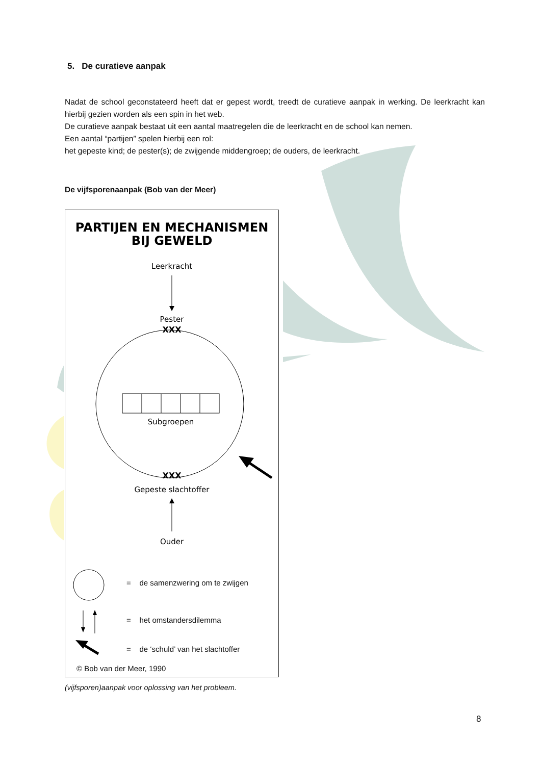5. De curatieve aanpak
Nadat de school geconstateerd heeft dat er gepest wordt, treedt de curatieve aanpak in werking. De leerkracht kan hierbij gezien worden als een spin in het web.
De curatieve aanpak bestaat uit een aantal maatregelen die de leerkracht en de school kan nemen.
Een aantal “partijen” spelen hierbij een rol:
het gepeste kind; de pester(s); de zwijgende middengroep; de ouders, de leerkracht.
De vijfsporenaanpak (Bob van der Meer)
PARTIJEN EN MECHANISMEN
BIJ GEWELD
Leerkracht
Pester
XXX
Subgroepen
XXX
Gepeste slachtoffer
Ouder
= de samenzwering om te zwijgen
= het omstandersdilemma
= de ‘schuld’ van het slachtoffer
© Bob van der Meer, 1990
(vijfsporen)aanpak voor oplossing van het probleem.
8